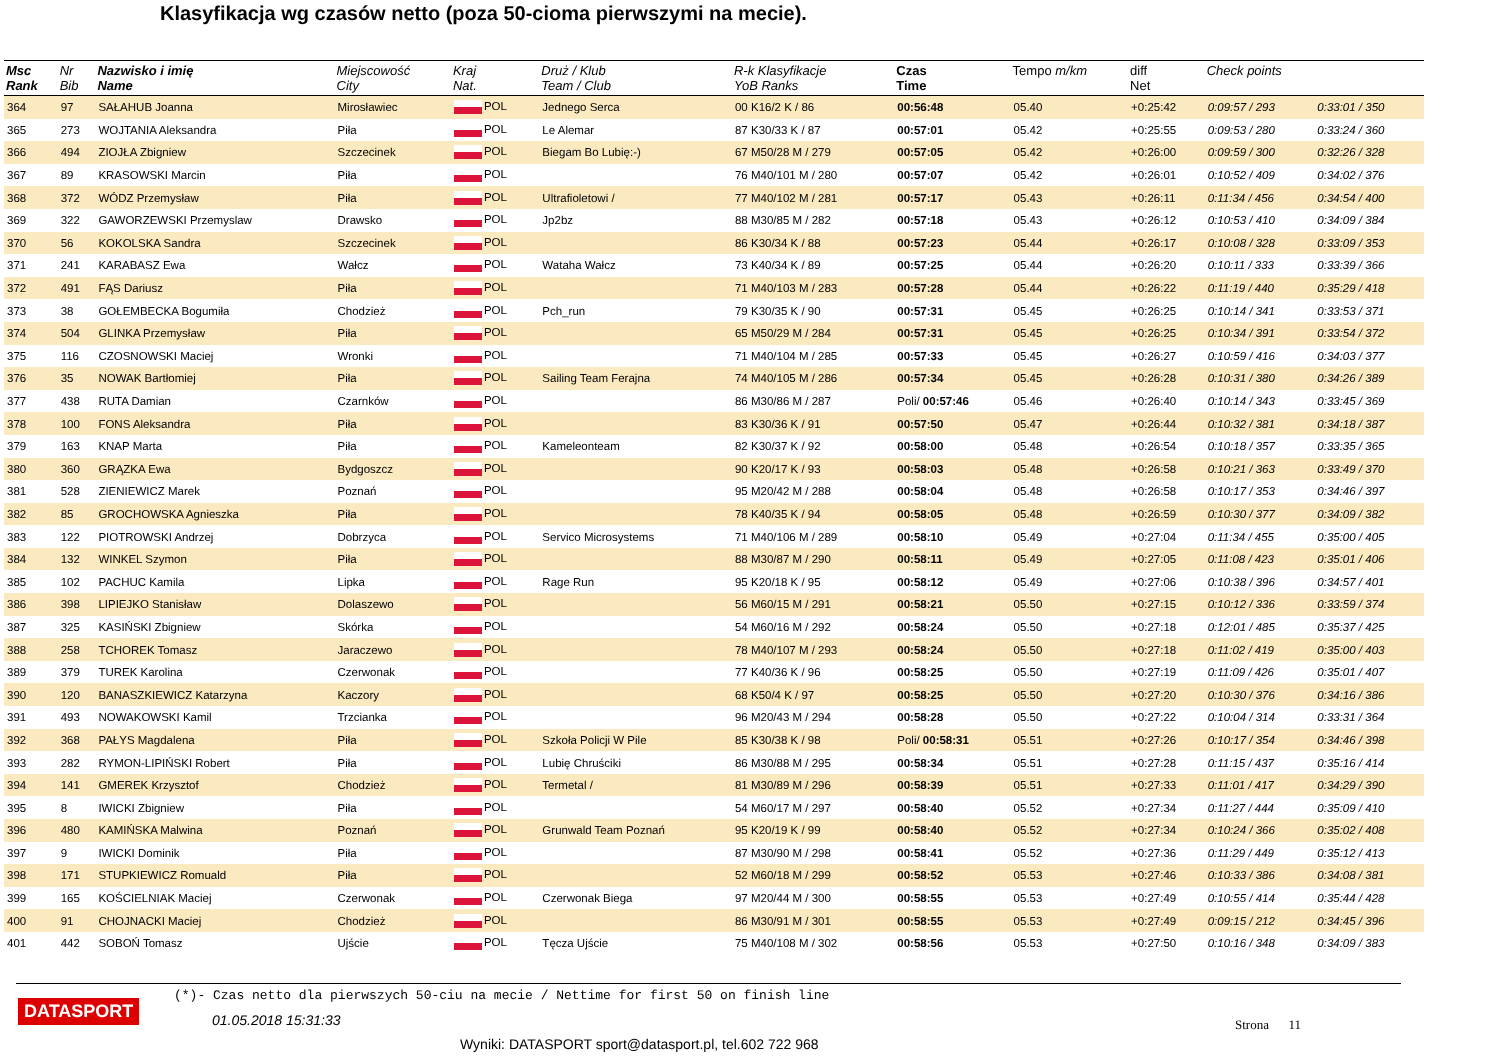Klasyfikacja wg czasów netto (poza 50-cioma pierwszymi na mecie).
| Msc Rank | Nr Bib | Nazwisko i imię Name | Miejscowość City | Kraj Nat. | Druż / Klub Team / Club | R-k Klasyfikacje YoB Ranks | Czas Time | Tempo m/km | diff Net | Check points | |
| --- | --- | --- | --- | --- | --- | --- | --- | --- | --- | --- | --- |
| 364 | 97 | SAŁAHUB Joanna | Mirosławiec | POL | Jednego Serca | 00 K16/2 K / 86 | 00:56:48 | 05.40 | +0:25:42 | 0:09:57 / 293 | 0:33:01 / 350 |
| 365 | 273 | WOJTANIA Aleksandra | Piła | POL | Le Alemar | 87 K30/33 K / 87 | 00:57:01 | 05.42 | +0:25:55 | 0:09:53 / 280 | 0:33:24 / 360 |
| 366 | 494 | ZIOJŁA Zbigniew | Szczecinek | POL | Biegam Bo Lubię:-) | 67 M50/28 M / 279 | 00:57:05 | 05.42 | +0:26:00 | 0:09:59 / 300 | 0:32:26 / 328 |
| 367 | 89 | KRASOWSKI Marcin | Piła | POL | | 76 M40/101 M / 280 | 00:57:07 | 05.42 | +0:26:01 | 0:10:52 / 409 | 0:34:02 / 376 |
| 368 | 372 | WÓDZ Przemysław | Piła | POL | Ultrafioletowi / | 77 M40/102 M / 281 | 00:57:17 | 05.43 | +0:26:11 | 0:11:34 / 456 | 0:34:54 / 400 |
| 369 | 322 | GAWORZEWSKI Przemyslaw | Drawsko | POL | Jp2bz | 88 M30/85 M / 282 | 00:57:18 | 05.43 | +0:26:12 | 0:10:53 / 410 | 0:34:09 / 384 |
| 370 | 56 | KOKOLSKA Sandra | Szczecinek | POL | | 86 K30/34 K / 88 | 00:57:23 | 05.44 | +0:26:17 | 0:10:08 / 328 | 0:33:09 / 353 |
| 371 | 241 | KARABASZ Ewa | Wałcz | POL | Wataha Wałcz | 73 K40/34 K / 89 | 00:57:25 | 05.44 | +0:26:20 | 0:10:11 / 333 | 0:33:39 / 366 |
| 372 | 491 | FĄS Dariusz | Piła | POL | | 71 M40/103 M / 283 | 00:57:28 | 05.44 | +0:26:22 | 0:11:19 / 440 | 0:35:29 / 418 |
| 373 | 38 | GOŁEMBECKA Bogumiła | Chodzież | POL | Pch_run | 79 K30/35 K / 90 | 00:57:31 | 05.45 | +0:26:25 | 0:10:14 / 341 | 0:33:53 / 371 |
| 374 | 504 | GLINKA Przemysław | Piła | POL | | 65 M50/29 M / 284 | 00:57:31 | 05.45 | +0:26:25 | 0:10:34 / 391 | 0:33:54 / 372 |
| 375 | 116 | CZOSNOWSKI Maciej | Wronki | POL | | 71 M40/104 M / 285 | 00:57:33 | 05.45 | +0:26:27 | 0:10:59 / 416 | 0:34:03 / 377 |
| 376 | 35 | NOWAK Bartłomiej | Piła | POL | Sailing Team Ferajna | 74 M40/105 M / 286 | 00:57:34 | 05.45 | +0:26:28 | 0:10:31 / 380 | 0:34:26 / 389 |
| 377 | 438 | RUTA Damian | Czarnków | POL | | 86 M30/86 M / 287 | Poli/ 00:57:46 | 05.46 | +0:26:40 | 0:10:14 / 343 | 0:33:45 / 369 |
| 378 | 100 | FONS Aleksandra | Piła | POL | | 83 K30/36 K / 91 | 00:57:50 | 05.47 | +0:26:44 | 0:10:32 / 381 | 0:34:18 / 387 |
| 379 | 163 | KNAP Marta | Piła | POL | Kameleonteam | 82 K30/37 K / 92 | 00:58:00 | 05.48 | +0:26:54 | 0:10:18 / 357 | 0:33:35 / 365 |
| 380 | 360 | GRĄZKA Ewa | Bydgoszcz | POL | | 90 K20/17 K / 93 | 00:58:03 | 05.48 | +0:26:58 | 0:10:21 / 363 | 0:33:49 / 370 |
| 381 | 528 | ZIENIEWICZ Marek | Poznań | POL | | 95 M20/42 M / 288 | 00:58:04 | 05.48 | +0:26:58 | 0:10:17 / 353 | 0:34:46 / 397 |
| 382 | 85 | GROCHOWSKA Agnieszka | Piła | POL | | 78 K40/35 K / 94 | 00:58:05 | 05.48 | +0:26:59 | 0:10:30 / 377 | 0:34:09 / 382 |
| 383 | 122 | PIOTROWSKI Andrzej | Dobrzyca | POL | Servico Microsystems | 71 M40/106 M / 289 | 00:58:10 | 05.49 | +0:27:04 | 0:11:34 / 455 | 0:35:00 / 405 |
| 384 | 132 | WINKEL Szymon | Piła | POL | | 88 M30/87 M / 290 | 00:58:11 | 05.49 | +0:27:05 | 0:11:08 / 423 | 0:35:01 / 406 |
| 385 | 102 | PACHUC Kamila | Lipka | POL | Rage Run | 95 K20/18 K / 95 | 00:58:12 | 05.49 | +0:27:06 | 0:10:38 / 396 | 0:34:57 / 401 |
| 386 | 398 | LIPIEJKO Stanisław | Dolaszewo | POL | | 56 M60/15 M / 291 | 00:58:21 | 05.50 | +0:27:15 | 0:10:12 / 336 | 0:33:59 / 374 |
| 387 | 325 | KASIŃSKI Zbigniew | Skórka | POL | | 54 M60/16 M / 292 | 00:58:24 | 05.50 | +0:27:18 | 0:12:01 / 485 | 0:35:37 / 425 |
| 388 | 258 | TCHOREK Tomasz | Jaraczewo | POL | | 78 M40/107 M / 293 | 00:58:24 | 05.50 | +0:27:18 | 0:11:02 / 419 | 0:35:00 / 403 |
| 389 | 379 | TUREK Karolina | Czerwonak | POL | | 77 K40/36 K / 96 | 00:58:25 | 05.50 | +0:27:19 | 0:11:09 / 426 | 0:35:01 / 407 |
| 390 | 120 | BANASZKIEWICZ Katarzyna | Kaczory | POL | | 68 K50/4 K / 97 | 00:58:25 | 05.50 | +0:27:20 | 0:10:30 / 376 | 0:34:16 / 386 |
| 391 | 493 | NOWAKOWSKI Kamil | Trzcianka | POL | | 96 M20/43 M / 294 | 00:58:28 | 05.50 | +0:27:22 | 0:10:04 / 314 | 0:33:31 / 364 |
| 392 | 368 | PAŁYS Magdalena | Piła | POL | Szkoła Policji W Pile | 85 K30/38 K / 98 | Poli/ 00:58:31 | 05.51 | +0:27:26 | 0:10:17 / 354 | 0:34:46 / 398 |
| 393 | 282 | RYMON-LIPIŃSKI Robert | Piła | POL | Lubię Chruściki | 86 M30/88 M / 295 | 00:58:34 | 05.51 | +0:27:28 | 0:11:15 / 437 | 0:35:16 / 414 |
| 394 | 141 | GMEREK Krzysztof | Chodzież | POL | Termetal / | 81 M30/89 M / 296 | 00:58:39 | 05.51 | +0:27:33 | 0:11:01 / 417 | 0:34:29 / 390 |
| 395 | 8 | IWICKI Zbigniew | Piła | POL | | 54 M60/17 M / 297 | 00:58:40 | 05.52 | +0:27:34 | 0:11:27 / 444 | 0:35:09 / 410 |
| 396 | 480 | KAMIŃSKA Malwina | Poznań | POL | Grunwald Team Poznań | 95 K20/19 K / 99 | 00:58:40 | 05.52 | +0:27:34 | 0:10:24 / 366 | 0:35:02 / 408 |
| 397 | 9 | IWICKI Dominik | Piła | POL | | 87 M30/90 M / 298 | 00:58:41 | 05.52 | +0:27:36 | 0:11:29 / 449 | 0:35:12 / 413 |
| 398 | 171 | STUPKIEWICZ Romuald | Piła | POL | | 52 M60/18 M / 299 | 00:58:52 | 05.53 | +0:27:46 | 0:10:33 / 386 | 0:34:08 / 381 |
| 399 | 165 | KOŚCIELNIAK Maciej | Czerwonak | POL | Czerwonak Biega | 97 M20/44 M / 300 | 00:58:55 | 05.53 | +0:27:49 | 0:10:55 / 414 | 0:35:44 / 428 |
| 400 | 91 | CHOJNACKI Maciej | Chodzież | POL | | 86 M30/91 M / 301 | 00:58:55 | 05.53 | +0:27:49 | 0:09:15 / 212 | 0:34:45 / 396 |
| 401 | 442 | SOBOŃ Tomasz | Ujście | POL | Tęcza Ujście | 75 M40/108 M / 302 | 00:58:56 | 05.53 | +0:27:50 | 0:10:16 / 348 | 0:34:09 / 383 |
(*)- Czas netto dla pierwszych 50-ciu na mecie / Nettime for first 50 on finish line
DATASPORT
01.05.2018 15:31:33 Strona 11
Wyniki: DATASPORT sport@datasport.pl, tel.602 722 968